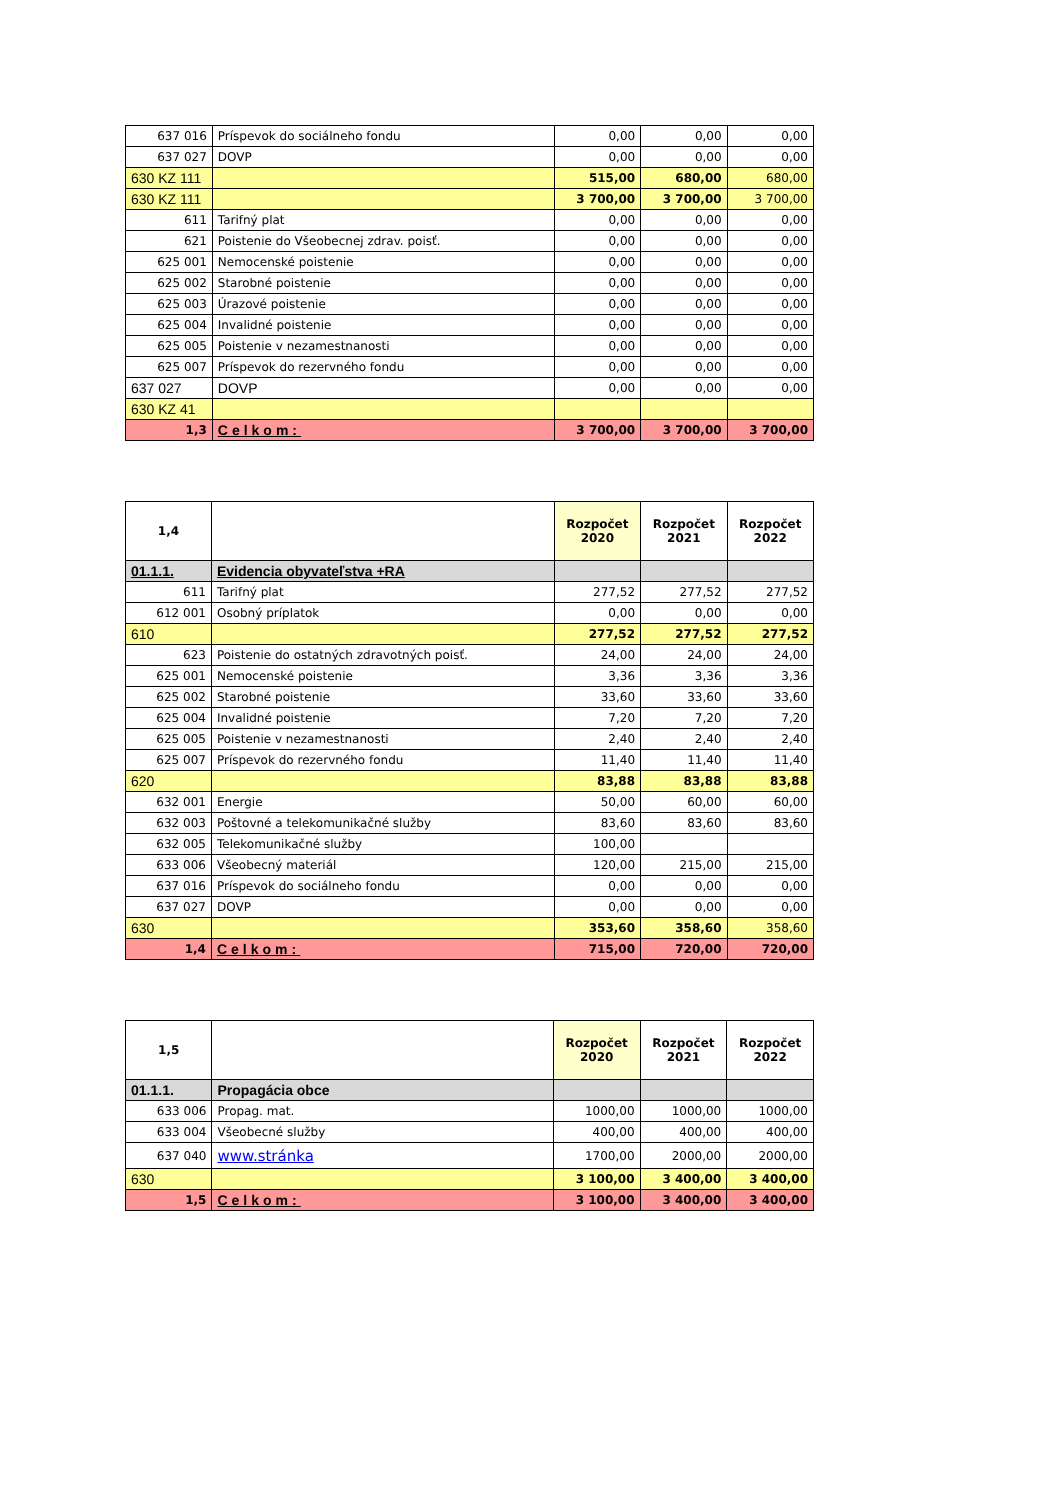| 637 016 | Príspevok do sociálneho fondu | 0,00 | 0,00 | 0,00 |
| 637 027 | DOVP | 0,00 | 0,00 | 0,00 |
| 630 KZ 111 | | 515,00 | 680,00 | 680,00 |
| 630 KZ 111 | | 3 700,00 | 3 700,00 | 3 700,00 |
| 611 | Tarifný plat | 0,00 | 0,00 | 0,00 |
| 621 | Poistenie do Všeobecnej zdrav. poisť. | 0,00 | 0,00 | 0,00 |
| 625 001 | Nemocenské poistenie | 0,00 | 0,00 | 0,00 |
| 625 002 | Starobné poistenie | 0,00 | 0,00 | 0,00 |
| 625 003 | Úrazové poistenie | 0,00 | 0,00 | 0,00 |
| 625 004 | Invalidné poistenie | 0,00 | 0,00 | 0,00 |
| 625 005 | Poistenie v nezamestnanosti | 0,00 | 0,00 | 0,00 |
| 625 007 | Príspevok do rezervného fondu | 0,00 | 0,00 | 0,00 |
| 637 027 | DOVP | 0,00 | 0,00 | 0,00 |
| 630 KZ 41 | | | | |
| 1,3 | Celkom: | 3 700,00 | 3 700,00 | 3 700,00 |
| 1,4 | | Rozpočet 2020 | Rozpočet 2021 | Rozpočet 2022 |
| 01.1.1. | Evidencia obyvateľstva +RA | | | |
| 611 | Tarifný plat | 277,52 | 277,52 | 277,52 |
| 612 001 | Osobný príplatok | 0,00 | 0,00 | 0,00 |
| 610 | | 277,52 | 277,52 | 277,52 |
| 623 | Poistenie do ostatných zdravotných poisť. | 24,00 | 24,00 | 24,00 |
| 625 001 | Nemocenské poistenie | 3,36 | 3,36 | 3,36 |
| 625 002 | Starobné poistenie | 33,60 | 33,60 | 33,60 |
| 625 004 | Invalidné poistenie | 7,20 | 7,20 | 7,20 |
| 625 005 | Poistenie v nezamestnanosti | 2,40 | 2,40 | 2,40 |
| 625 007 | Príspevok do rezervného fondu | 11,40 | 11,40 | 11,40 |
| 620 | | 83,88 | 83,88 | 83,88 |
| 632 001 | Energie | 50,00 | 60,00 | 60,00 |
| 632 003 | Poštovné a telekomunikačné služby | 83,60 | 83,60 | 83,60 |
| 632 005 | Telekomunikačné služby | 100,00 | | |
| 633 006 | Všeobecný materiál | 120,00 | 215,00 | 215,00 |
| 637 016 | Príspevok do sociálneho fondu | 0,00 | 0,00 | 0,00 |
| 637 027 | DOVP | 0,00 | 0,00 | 0,00 |
| 630 | | 353,60 | 358,60 | 358,60 |
| 1,4 | Celkom: | 715,00 | 720,00 | 720,00 |
| 1,5 | | Rozpočet 2020 | Rozpočet 2021 | Rozpočet 2022 |
| 01.1.1. | Propagácia obce | | | |
| 633 006 | Propag. mat. | 1000,00 | 1000,00 | 1000,00 |
| 633 004 | Všeobecné služby | 400,00 | 400,00 | 400,00 |
| 637 040 | www.stránka | 1700,00 | 2000,00 | 2000,00 |
| 630 | | 3 100,00 | 3 400,00 | 3 400,00 |
| 1,5 | Celkom: | 3 100,00 | 3 400,00 | 3 400,00 |